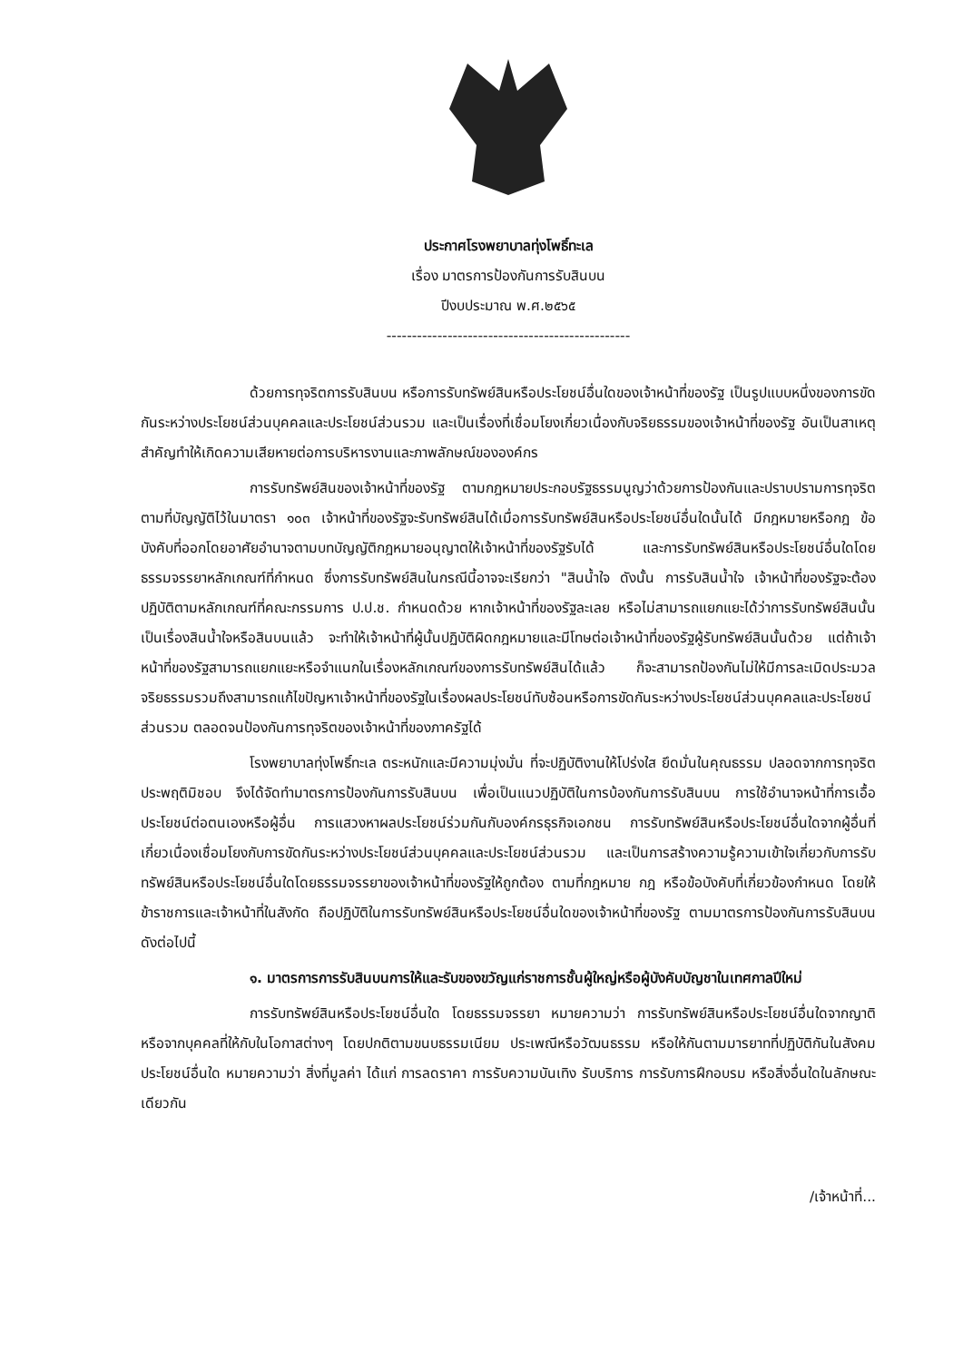ประกาศโรงพยาบาลทุ่งโพธิ์ทะเล
เรื่อง มาตรการป้องกันการรับสินบน
ปีงบประมาณ พ.ศ.๒๕๖๕
------------------------------------------------
ด้วยการทุจริตการรับสินบน หรือการรับทรัพย์สินหรือประโยชน์อื่นใดของเจ้าหน้าที่ของรัฐ เป็นรูปแบบหนึ่งของการขัดกันระหว่างประโยชน์ส่วนบุคคลและประโยชน์ส่วนรวม และเป็นเรื่องที่เชื่อมโยงเกี่ยวเนื่องกับจริยธรรมของเจ้าหน้าที่ของรัฐ อันเป็นสาเหตุสำคัญทำให้เกิดความเสียหายต่อการบริหารงานและภาพลักษณ์ขององค์กร
การรับทรัพย์สินของเจ้าหน้าที่ของรัฐ ตามกฎหมายประกอบรัฐธรรมนูญว่าด้วยการป้องกันและปราบปรามการทุจริต ตามที่บัญญัติไว้ในมาตรา ๑๐๓ เจ้าหน้าที่ของรัฐจะรับทรัพย์สินได้เมื่อการรับทรัพย์สินหรือประโยชน์อื่นใดนั้นได้ มีกฎหมายหรือกฎ ข้อบังคับที่ออกโดยอาศัยอำนาจตามบทบัญญัติกฎหมายอนุญาตให้เจ้าหน้าที่ของรัฐรับได้ และการรับทรัพย์สินหรือประโยชน์อื่นใดโดยธรรมจรรยาหลักเกณฑ์ที่กำหนด ซึ่งการรับทรัพย์สินในกรณีนี้อาจจะเรียกว่า "สินน้ำใจ ดังนั้น การรับสินน้ำใจ เจ้าหน้าที่ของรัฐจะต้องปฏิบัติตามหลักเกณฑ์ที่คณะกรรมการ ป.ป.ช. กำหนดด้วย หากเจ้าหน้าที่ของรัฐละเลย หรือไม่สามารถแยกแยะได้ว่าการรับทรัพย์สินนั้น เป็นเรื่องสินน้ำใจหรือสินบนแล้ว จะทำให้เจ้าหน้าที่ผู้นั้นปฏิบัติผิดกฎหมายและมีโทษต่อเจ้าหน้าที่ของรัฐผู้รับทรัพย์สินนั้นด้วย แต่ถ้าเจ้าหน้าที่ของรัฐสามารถแยกแยะหรือจำแนกในเรื่องหลักเกณฑ์ของการรับทรัพย์สินได้แล้ว ก็จะสามารถป้องกันไม่ให้มีการละเมิดประมวลจริยธรรมรวมถึงสามารถแก้ไขปัญหาเจ้าหน้าที่ของรัฐในเรื่องผลประโยชน์ทับซ้อนหรือการขัดกันระหว่างประโยชน์ส่วนบุคคลและประโยชน์ส่วนรวม ตลอดจนป้องกันการทุจริตของเจ้าหน้าที่ของภาครัฐได้
โรงพยาบาลทุ่งโพธิ์ทะเล ตระหนักและมีความมุ่งมั่น ที่จะปฏิบัติงานให้โปร่งใส ยึดมั่นในคุณธรรม ปลอดจากการทุจริตประพฤติมิชอบ จึงได้จัดทำมาตรการป้องกันการรับสินบน เพื่อเป็นแนวปฏิบัติในการบ้องกันการรับสินบน การใช้อำนาจหน้าที่การเอื้อประโยชน์ต่อตนเองหรือผู้อื่น การแสวงหาผลประโยชน์ร่วมกันกับองค์กรธุรกิจเอกชน การรับทรัพย์สินหรือประโยชน์อื่นใดจากผู้อื่นที่เกี่ยวเนื่องเชื่อมโยงกับการขัดกันระหว่างประโยชน์ส่วนบุคคลและประโยชน์ส่วนรวม และเป็นการสร้างความรู้ความเข้าใจเกี่ยวกับการรับทรัพย์สินหรือประโยชน์อื่นใดโดยธรรมจรรยาของเจ้าหน้าที่ของรัฐให้ถูกต้อง ตามที่กฎหมาย กฎ หรือข้อบังคับที่เกี่ยวข้องกำหนด โดยให้ข้าราชการและเจ้าหน้าที่ในสังกัด ถือปฏิบัติในการรับทรัพย์สินหรือประโยชน์อื่นใดของเจ้าหน้าที่ของรัฐ ตามมาตรการป้องกันการรับสินบน ดังต่อไปนี้
๑. มาตรการการรับสินบนการให้และรับของขวัญแก่ราชการชั้นผู้ใหญ่หรือผู้บังคับบัญชาในเทศกาลปีใหม่
การรับทรัพย์สินหรือประโยชน์อื่นใด โดยธรรมจรรยา หมายความว่า การรับทรัพย์สินหรือประโยชน์อื่นใดจากญาติหรือจากบุคคลที่ให้กับในโอกาสต่างๆ โดยปกติตามขนบธรรมเนียม ประเพณีหรือวัฒนธรรม หรือให้กันตามมารยาทที่ปฏิบัติกันในสังคม ประโยชน์อื่นใด หมายความว่า สิ่งที่มูลค่า ได้แก่ การลดราคา การรับความบันเทิง รับบริการ การรับการฝึกอบรม หรือสิ่งอื่นใดในลักษณะเดียวกัน
/เจ้าหน้าที่...